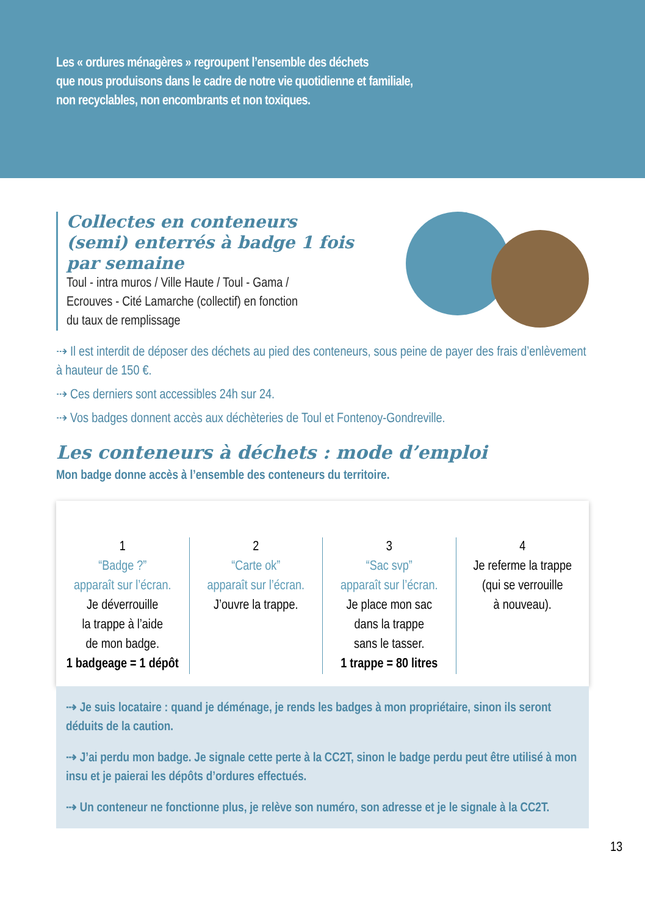Les « ordures ménagères » regroupent l’ensemble des déchets
que nous produisons dans le cadre de notre vie quotidienne et familiale,
non recyclables, non encombrants et non toxiques.
Collectes en conteneurs
(semi) enterrés à badge 1 fois par semaine
Toul - intra muros / Ville Haute / Toul - Gama /
Ecrouves - Cité Lamarche (collectif) en fonction
du taux de remplissage
⇢ Il est interdit de déposer des déchets au pied des conteneurs, sous peine de payer des frais d’enlèvement à hauteur de 150 €.
⇢ Ces derniers sont accessibles 24h sur 24.
⇢ Vos badges donnent accès aux déchèteries de Toul et Fontenoy-Gondreville.
Les conteneurs à déchets : mode d’emploi
Mon badge donne accès à l’ensemble des conteneurs du territoire.
1
“Badge ?”
apparaît sur l’écran.
Je déverrouille
la trappe à l’aide
de mon badge.
1 badgeage = 1 dépôt
2
“Carte ok”
apparaît sur l’écran.
J’ouvre la trappe.
3
“Sac svp”
apparaît sur l’écran.
Je place mon sac
dans la trappe
sans le tasser.
1 trappe = 80 litres
4
Je referme la trappe
(qui se verrouille
à nouveau).
⇢ Je suis locataire : quand je déménage, je rends les badges à mon propriétaire, sinon ils seront déduits de la caution.
⇢ J’ai perdu mon badge. Je signale cette perte à la CC2T, sinon le badge perdu peut être utilisé à mon insu et je paierai les dépôts d’ordures effectués.
⇢ Un conteneur ne fonctionne plus, je relève son numéro, son adresse et je le signale à la CC2T.
13